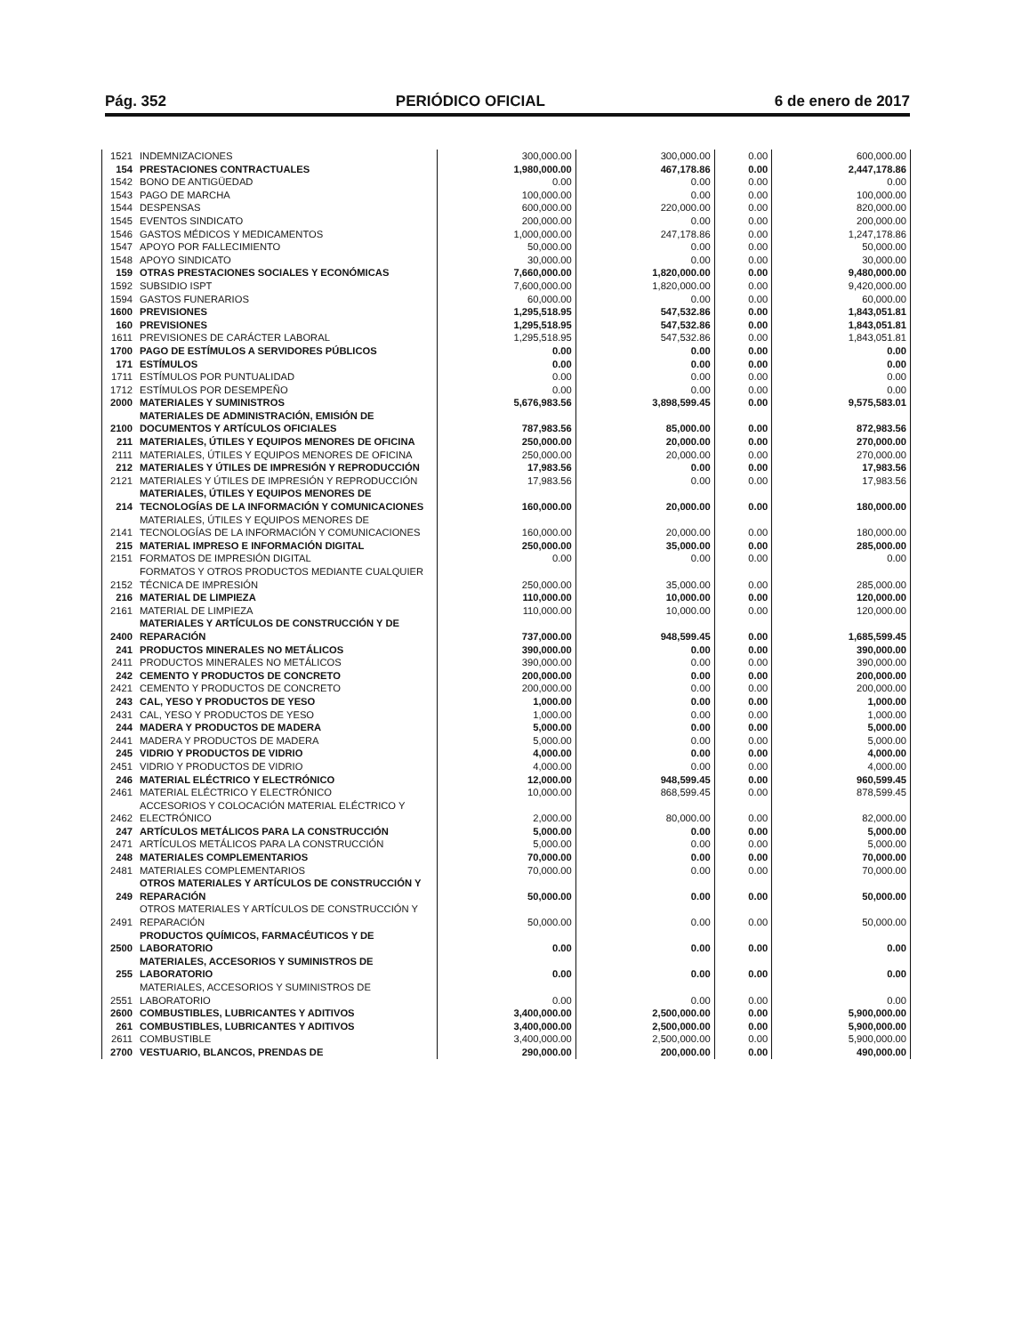Pág. 352 PERIÓDICO OFICIAL 6 de enero de 2017
| 1521 | INDEMNIZACIONES | 300,000.00 | 300,000.00 | 0.00 | 600,000.00 |
| 154 | PRESTACIONES CONTRACTUALES | 1,980,000.00 | 467,178.86 | 0.00 | 2,447,178.86 |
| 1542 | BONO DE ANTIGÜEDAD | 0.00 | 0.00 | 0.00 | 0.00 |
| 1543 | PAGO DE MARCHA | 100,000.00 | 0.00 | 0.00 | 100,000.00 |
| 1544 | DESPENSAS | 600,000.00 | 220,000.00 | 0.00 | 820,000.00 |
| 1545 | EVENTOS SINDICATO | 200,000.00 | 0.00 | 0.00 | 200,000.00 |
| 1546 | GASTOS MÉDICOS Y MEDICAMENTOS | 1,000,000.00 | 247,178.86 | 0.00 | 1,247,178.86 |
| 1547 | APOYO POR FALLECIMIENTO | 50,000.00 | 0.00 | 0.00 | 50,000.00 |
| 1548 | APOYO SINDICATO | 30,000.00 | 0.00 | 0.00 | 30,000.00 |
| 159 | OTRAS PRESTACIONES SOCIALES Y ECONÓMICAS | 7,660,000.00 | 1,820,000.00 | 0.00 | 9,480,000.00 |
| 1592 | SUBSIDIO ISPT | 7,600,000.00 | 1,820,000.00 | 0.00 | 9,420,000.00 |
| 1594 | GASTOS FUNERARIOS | 60,000.00 | 0.00 | 0.00 | 60,000.00 |
| 1600 | PREVISIONES | 1,295,518.95 | 547,532.86 | 0.00 | 1,843,051.81 |
| 160 | PREVISIONES | 1,295,518.95 | 547,532.86 | 0.00 | 1,843,051.81 |
| 1611 | PREVISIONES DE CARÁCTER LABORAL | 1,295,518.95 | 547,532.86 | 0.00 | 1,843,051.81 |
| 1700 | PAGO DE ESTÍMULOS A SERVIDORES PÚBLICOS | 0.00 | 0.00 | 0.00 | 0.00 |
| 171 | ESTÍMULOS | 0.00 | 0.00 | 0.00 | 0.00 |
| 1711 | ESTÍMULOS POR PUNTUALIDAD | 0.00 | 0.00 | 0.00 | 0.00 |
| 1712 | ESTÍMULOS POR DESEMPEÑO | 0.00 | 0.00 | 0.00 | 0.00 |
| 2000 | MATERIALES Y SUMINISTROS | 5,676,983.56 | 3,898,599.45 | 0.00 | 9,575,583.01 |
| 2100 | MATERIALES DE ADMINISTRACIÓN, EMISIÓN DE DOCUMENTOS Y ARTÍCULOS OFICIALES | 787,983.56 | 85,000.00 | 0.00 | 872,983.56 |
| 211 | MATERIALES, ÚTILES Y EQUIPOS MENORES DE OFICINA | 250,000.00 | 20,000.00 | 0.00 | 270,000.00 |
| 2111 | MATERIALES, ÚTILES Y EQUIPOS MENORES DE OFICINA | 250,000.00 | 20,000.00 | 0.00 | 270,000.00 |
| 212 | MATERIALES Y ÚTILES DE IMPRESIÓN Y REPRODUCCIÓN | 17,983.56 | 0.00 | 0.00 | 17,983.56 |
| 2121 | MATERIALES Y ÚTILES DE IMPRESIÓN Y REPRODUCCIÓN | 17,983.56 | 0.00 | 0.00 | 17,983.56 |
| 214 | MATERIALES, ÚTILES Y EQUIPOS MENORES DE TECNOLOGÍAS DE LA INFORMACIÓN Y COMUNICACIONES | 160,000.00 | 20,000.00 | 0.00 | 180,000.00 |
| 2141 | MATERIALES, ÚTILES Y EQUIPOS MENORES DE TECNOLOGÍAS DE LA INFORMACIÓN Y COMUNICACIONES | 160,000.00 | 20,000.00 | 0.00 | 180,000.00 |
| 215 | MATERIAL IMPRESO E INFORMACIÓN DIGITAL | 250,000.00 | 35,000.00 | 0.00 | 285,000.00 |
| 2151 | FORMATOS DE IMPRESIÓN DIGITAL | 0.00 | 0.00 | 0.00 | 0.00 |
| 2152 | FORMATOS Y OTROS PRODUCTOS MEDIANTE CUALQUIER TÉCNICA DE IMPRESIÓN | 250,000.00 | 35,000.00 | 0.00 | 285,000.00 |
| 216 | MATERIAL DE LIMPIEZA | 110,000.00 | 10,000.00 | 0.00 | 120,000.00 |
| 2161 | MATERIAL DE LIMPIEZA | 110,000.00 | 10,000.00 | 0.00 | 120,000.00 |
| 2400 | MATERIALES Y ARTÍCULOS DE CONSTRUCCIÓN Y DE REPARACIÓN | 737,000.00 | 948,599.45 | 0.00 | 1,685,599.45 |
| 241 | PRODUCTOS MINERALES NO METÁLICOS | 390,000.00 | 0.00 | 0.00 | 390,000.00 |
| 2411 | PRODUCTOS MINERALES NO METÁLICOS | 390,000.00 | 0.00 | 0.00 | 390,000.00 |
| 242 | CEMENTO Y PRODUCTOS DE CONCRETO | 200,000.00 | 0.00 | 0.00 | 200,000.00 |
| 2421 | CEMENTO Y PRODUCTOS DE CONCRETO | 200,000.00 | 0.00 | 0.00 | 200,000.00 |
| 243 | CAL, YESO Y PRODUCTOS DE YESO | 1,000.00 | 0.00 | 0.00 | 1,000.00 |
| 2431 | CAL, YESO Y PRODUCTOS DE YESO | 1,000.00 | 0.00 | 0.00 | 1,000.00 |
| 244 | MADERA Y PRODUCTOS DE MADERA | 5,000.00 | 0.00 | 0.00 | 5,000.00 |
| 2441 | MADERA Y PRODUCTOS DE MADERA | 5,000.00 | 0.00 | 0.00 | 5,000.00 |
| 245 | VIDRIO Y PRODUCTOS DE VIDRIO | 4,000.00 | 0.00 | 0.00 | 4,000.00 |
| 2451 | VIDRIO Y PRODUCTOS DE VIDRIO | 4,000.00 | 0.00 | 0.00 | 4,000.00 |
| 246 | MATERIAL ELÉCTRICO Y ELECTRÓNICO | 12,000.00 | 948,599.45 | 0.00 | 960,599.45 |
| 2461 | MATERIAL ELÉCTRICO Y ELECTRÓNICO | 10,000.00 | 868,599.45 | 0.00 | 878,599.45 |
| 2462 | ACCESORIOS Y COLOCACIÓN MATERIAL ELÉCTRICO Y ELECTRÓNICO | 2,000.00 | 80,000.00 | 0.00 | 82,000.00 |
| 247 | ARTÍCULOS METÁLICOS PARA LA CONSTRUCCIÓN | 5,000.00 | 0.00 | 0.00 | 5,000.00 |
| 2471 | ARTÍCULOS METÁLICOS PARA LA CONSTRUCCIÓN | 5,000.00 | 0.00 | 0.00 | 5,000.00 |
| 248 | MATERIALES COMPLEMENTARIOS | 70,000.00 | 0.00 | 0.00 | 70,000.00 |
| 2481 | MATERIALES COMPLEMENTARIOS | 70,000.00 | 0.00 | 0.00 | 70,000.00 |
| 249 | OTROS MATERIALES Y ARTÍCULOS DE CONSTRUCCIÓN Y REPARACIÓN | 50,000.00 | 0.00 | 0.00 | 50,000.00 |
| 2491 | OTROS MATERIALES Y ARTÍCULOS DE CONSTRUCCIÓN Y REPARACIÓN | 50,000.00 | 0.00 | 0.00 | 50,000.00 |
| 2500 | PRODUCTOS QUÍMICOS, FARMACÉUTICOS Y DE LABORATORIO | 0.00 | 0.00 | 0.00 | 0.00 |
| 255 | MATERIALES, ACCESORIOS Y SUMINISTROS DE LABORATORIO | 0.00 | 0.00 | 0.00 | 0.00 |
| 2551 | MATERIALES, ACCESORIOS Y SUMINISTROS DE LABORATORIO | 0.00 | 0.00 | 0.00 | 0.00 |
| 2600 | COMBUSTIBLES, LUBRICANTES Y ADITIVOS | 3,400,000.00 | 2,500,000.00 | 0.00 | 5,900,000.00 |
| 261 | COMBUSTIBLES, LUBRICANTES Y ADITIVOS | 3,400,000.00 | 2,500,000.00 | 0.00 | 5,900,000.00 |
| 2611 | COMBUSTIBLE | 3,400,000.00 | 2,500,000.00 | 0.00 | 5,900,000.00 |
| 2700 | VESTUARIO, BLANCOS, PRENDAS DE | 290,000.00 | 200,000.00 | 0.00 | 490,000.00 |